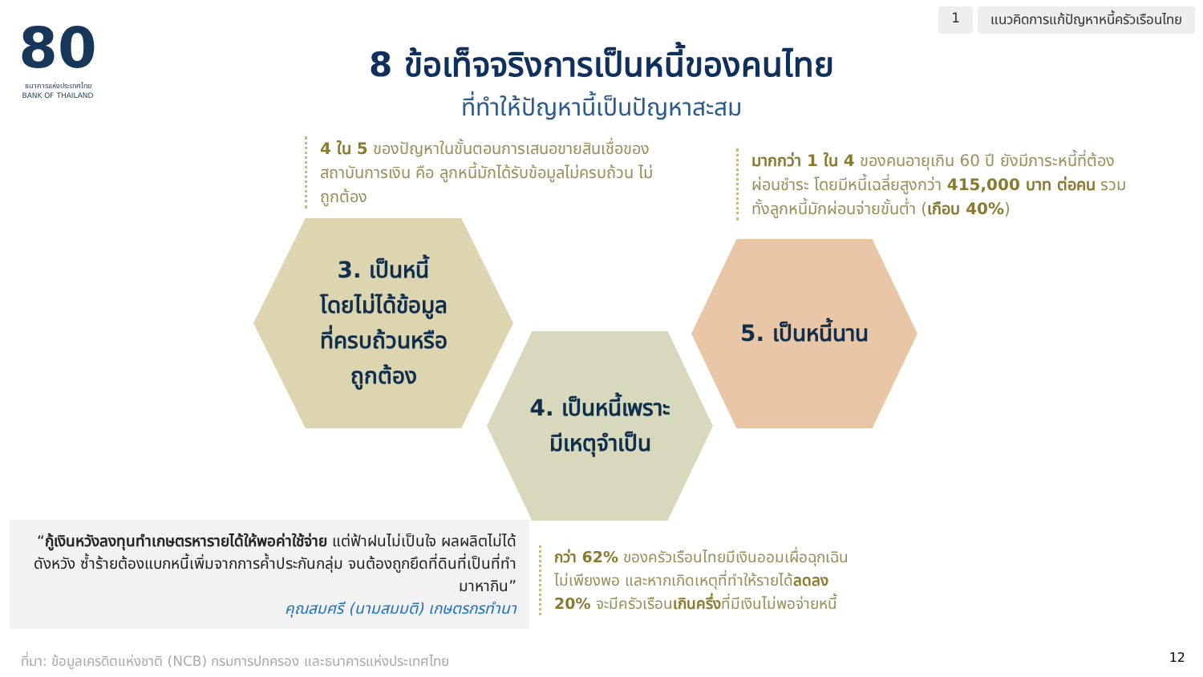80
ธนาคารแห่งประเทศไทย
BANK OF THAILAND
1 แนวคิดการแก้ปัญหาหนี้ครัวเรือนไทย
8 ข้อเท็จจริงการเป็นหนี้ของคนไทย
ที่ทำให้ปัญหานี้เป็นปัญหาสะสม
4 ใน 5 ของปัญหาในขั้นตอนการเสนอขายสินเชื่อของสถาบันการเงิน คือ ลูกหนี้มักได้รับข้อมูลไม่ครบถ้วน ไม่ถูกต้อง
มากกว่า 1 ใน 4 ของคนอายุเกิน 60 ปี ยังมีภาระหนี้ที่ต้องผ่อนชำระ โดยมีหนี้เฉลี่ยสูงกว่า 415,000 บาท ต่อคน รวมทั้งลูกหนี้มักผ่อนจ่ายขั้นต่ำ (เกือบ 40%)
3. เป็นหนี้
โดยไม่ได้ข้อมูล
ที่ครบถ้วนหรือ
ถูกต้อง
4. เป็นหนี้เพราะ
มีเหตุจำเป็น
5. เป็นหนี้นาน
“กู้เงินหวังลงทุนทำเกษตรหารายได้ให้พอค่าใช้จ่าย แต่ฟ้าฝนไม่เป็นใจ ผลผลิตไม่ได้ดังหวัง ซ้ำร้ายต้องแบกหนี้เพิ่มจากการค้ำประกันกลุ่ม จนต้องถูกยึดที่ดินที่เป็นที่ทำมาหากิน”
คุณสมศรี (นามสมมติ) เกษตรกรทำนา
กว่า 62% ของครัวเรือนไทยมีเงินออมเผื่อฉุกเฉินไม่เพียงพอ และหากเกิดเหตุที่ทำให้รายได้ลดลง 20% จะมีครัวเรือนเกินครึ่งที่มีเงินไม่พอจ่ายหนี้
ที่มา: ข้อมูลเครดิตแห่งชาติ (NCB) กรมการปกครอง และธนาคารแห่งประเทศไทย
12